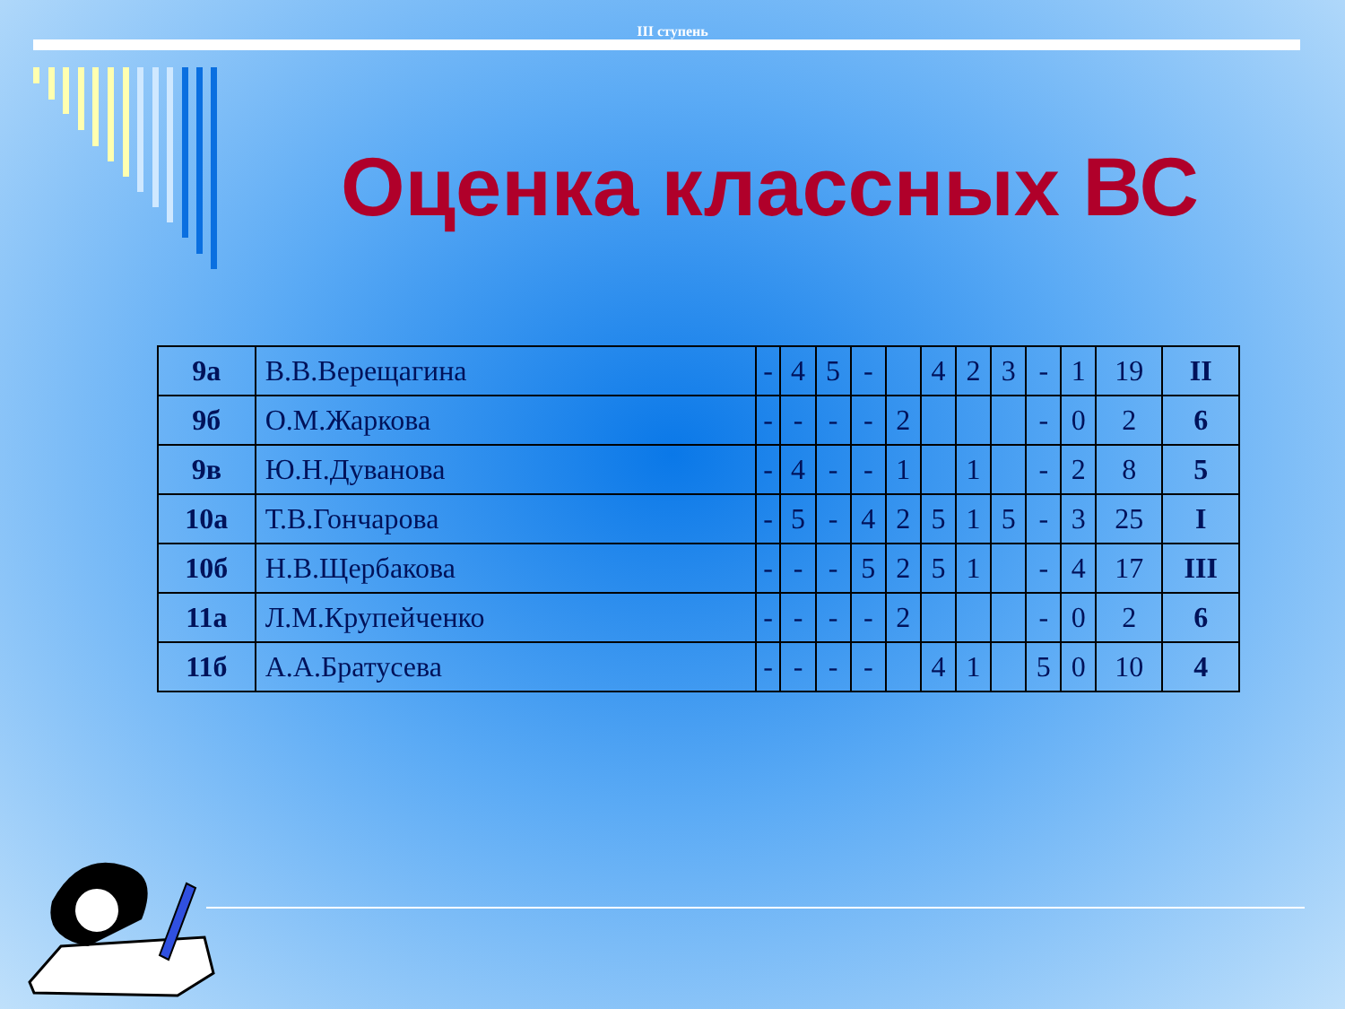III ступень
Оценка классных ВС
| 9а | В.В.Верещагина | - | 4 | 5 | - | | 4 | 2 | 3 | - | 1 | 19 | II |
| 9б | О.М.Жаркова | - | - | - | - | 2 | | | | - | 0 | 2 | 6 |
| 9в | Ю.Н.Дуванова | - | 4 | - | - | 1 | | 1 | | - | 2 | 8 | 5 |
| 10а | Т.В.Гончарова | - | 5 | - | 4 | 2 | 5 | 1 | 5 | - | 3 | 25 | I |
| 10б | Н.В.Щербакова | - | - | - | 5 | 2 | 5 | 1 | | - | 4 | 17 | III |
| 11а | Л.М.Крупейченко | - | - | - | - | 2 | | | | - | 0 | 2 | 6 |
| 11б | А.А.Братусева | - | - | - | - | | 4 | 1 | | 5 | 0 | 10 | 4 |